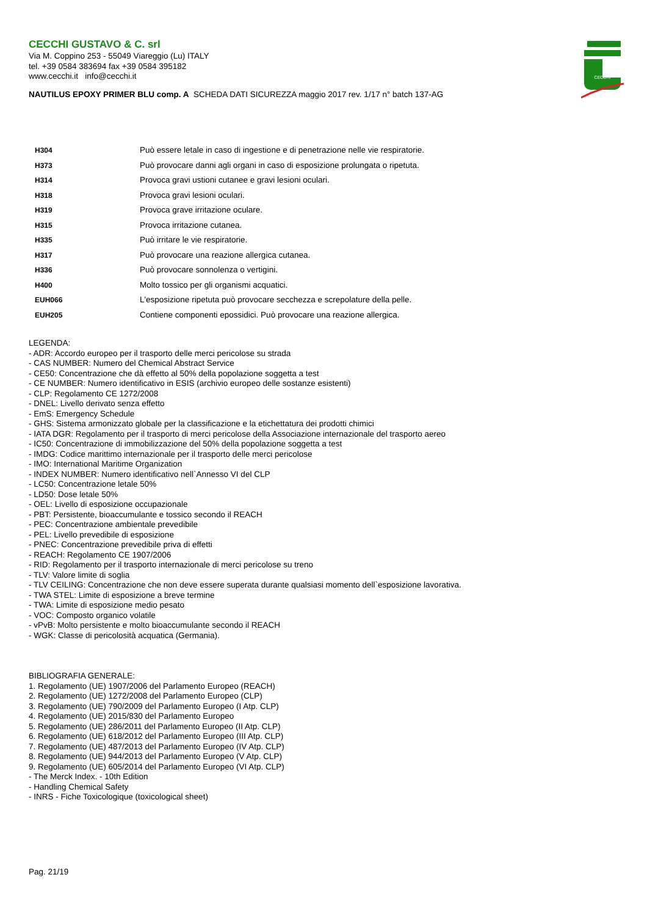CECCHI GUSTAVO & C. srl
Via M. Coppino 253 - 55049 Viareggio (Lu) ITALY
tel. +39 0584 383694 fax +39 0584 395182
www.cecchi.it info@cecchi.it
NAUTILUS EPOXY PRIMER BLU comp. A SCHEDA DATI SICUREZZA maggio 2017 rev. 1/17 n° batch 137-AG
CECCHI
| H304 | Può essere letale in caso di ingestione e di penetrazione nelle vie respiratorie. |
| H373 | Può provocare danni agli organi in caso di esposizione prolungata o ripetuta. |
| H314 | Provoca gravi ustioni cutanee e gravi lesioni oculari. |
| H318 | Provoca gravi lesioni oculari. |
| H319 | Provoca grave irritazione oculare. |
| H315 | Provoca irritazione cutanea. |
| H335 | Può irritare le vie respiratorie. |
| H317 | Può provocare una reazione allergica cutanea. |
| H336 | Può provocare sonnolenza o vertigini. |
| H400 | Molto tossico per gli organismi acquatici. |
| EUH066 | L'esposizione ripetuta può provocare secchezza e screpolature della pelle. |
| EUH205 | Contiene componenti epossidici. Può provocare una reazione allergica. |
LEGENDA:
- ADR: Accordo europeo per il trasporto delle merci pericolose su strada
- CAS NUMBER: Numero del Chemical Abstract Service
- CE50: Concentrazione che dà effetto al 50% della popolazione soggetta a test
- CE NUMBER: Numero identificativo in ESIS (archivio europeo delle sostanze esistenti)
- CLP: Regolamento CE 1272/2008
- DNEL: Livello derivato senza effetto
- EmS: Emergency Schedule
- GHS: Sistema armonizzato globale per la classificazione e la etichettatura dei prodotti chimici
- IATA DGR: Regolamento per il trasporto di merci pericolose della Associazione internazionale del trasporto aereo
- IC50: Concentrazione di immobilizzazione del 50% della popolazione soggetta a test
- IMDG: Codice marittimo internazionale per il trasporto delle merci pericolose
- IMO: International Maritime Organization
- INDEX NUMBER: Numero identificativo nell`Annesso VI del CLP
- LC50: Concentrazione letale 50%
- LD50: Dose letale 50%
- OEL: Livello di esposizione occupazionale
- PBT: Persistente, bioaccumulante e tossico secondo il REACH
- PEC: Concentrazione ambientale prevedibile
- PEL: Livello prevedibile di esposizione
- PNEC: Concentrazione prevedibile priva di effetti
- REACH: Regolamento CE 1907/2006
- RID: Regolamento per il trasporto internazionale di merci pericolose su treno
- TLV: Valore limite di soglia
- TLV CEILING: Concentrazione che non deve essere superata durante qualsiasi momento dell`esposizione lavorativa.
- TWA STEL: Limite di esposizione a breve termine
- TWA: Limite di esposizione medio pesato
- VOC: Composto organico volatile
- vPvB: Molto persistente e molto bioaccumulante secondo il REACH
- WGK: Classe di pericolosità acquatica (Germania).
BIBLIOGRAFIA GENERALE:
1. Regolamento (UE) 1907/2006 del Parlamento Europeo (REACH)
2. Regolamento (UE) 1272/2008 del Parlamento Europeo (CLP)
3. Regolamento (UE) 790/2009 del Parlamento Europeo (I Atp. CLP)
4. Regolamento (UE) 2015/830 del Parlamento Europeo
5. Regolamento (UE) 286/2011 del Parlamento Europeo (II Atp. CLP)
6. Regolamento (UE) 618/2012 del Parlamento Europeo (III Atp. CLP)
7. Regolamento (UE) 487/2013 del Parlamento Europeo (IV Atp. CLP)
8. Regolamento (UE) 944/2013 del Parlamento Europeo (V Atp. CLP)
9. Regolamento (UE) 605/2014 del Parlamento Europeo (VI Atp. CLP)
- The Merck Index. - 10th Edition
- Handling Chemical Safety
- INRS - Fiche Toxicologique (toxicological sheet)
Pag. 21/19